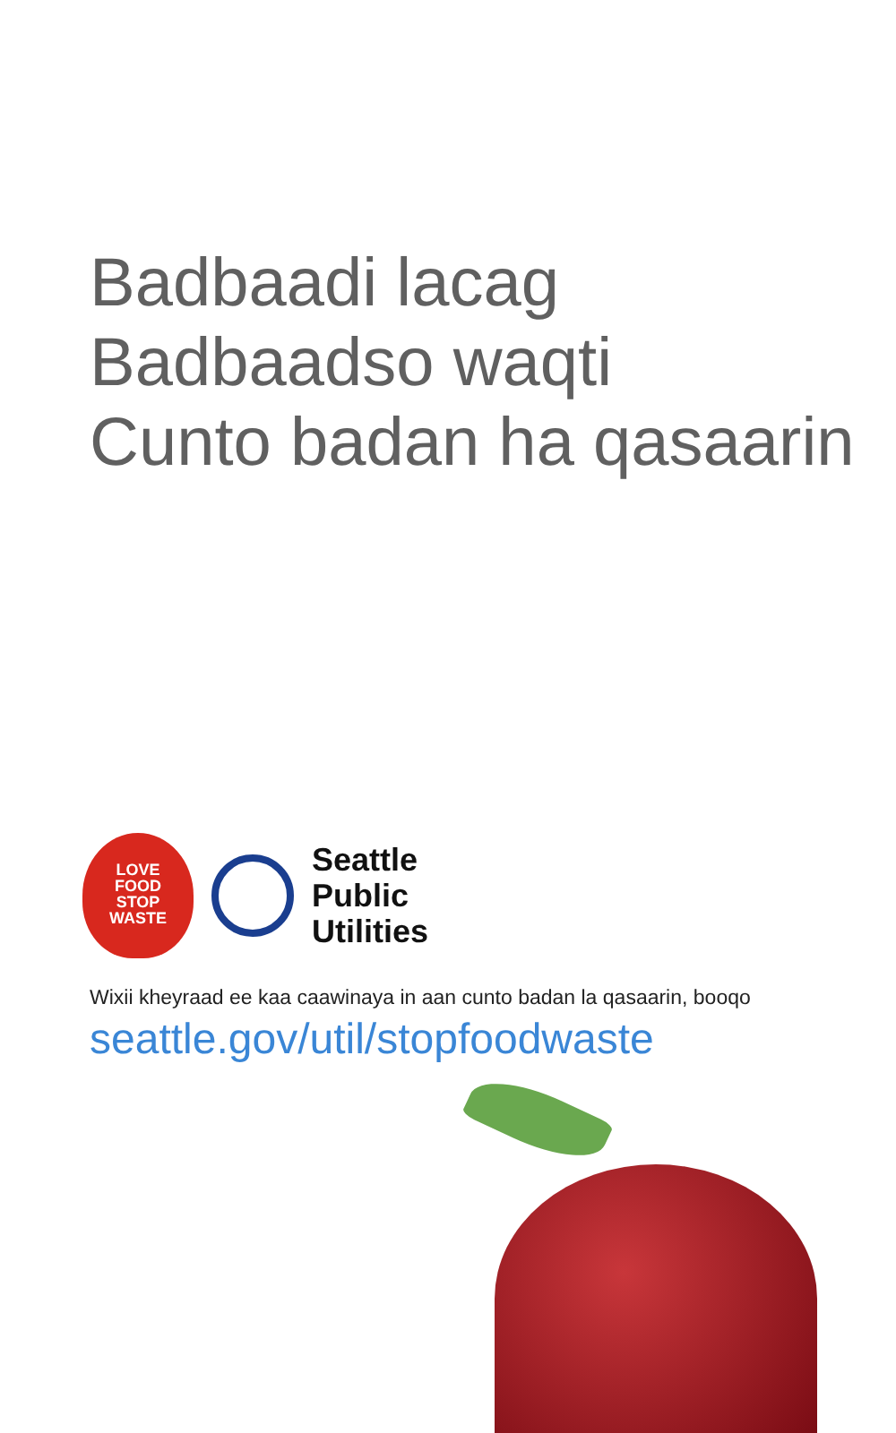Badbaadi lacag
Badbaadso waqti
Cunto badan ha qasaarin
LOVE
FOOD
STOP
WASTE
Seattle
Public
Utilities
Wixii kheyraad ee kaa caawinaya in aan cunto badan la qasaarin, booqo
seattle.gov/util/stopfoodwaste